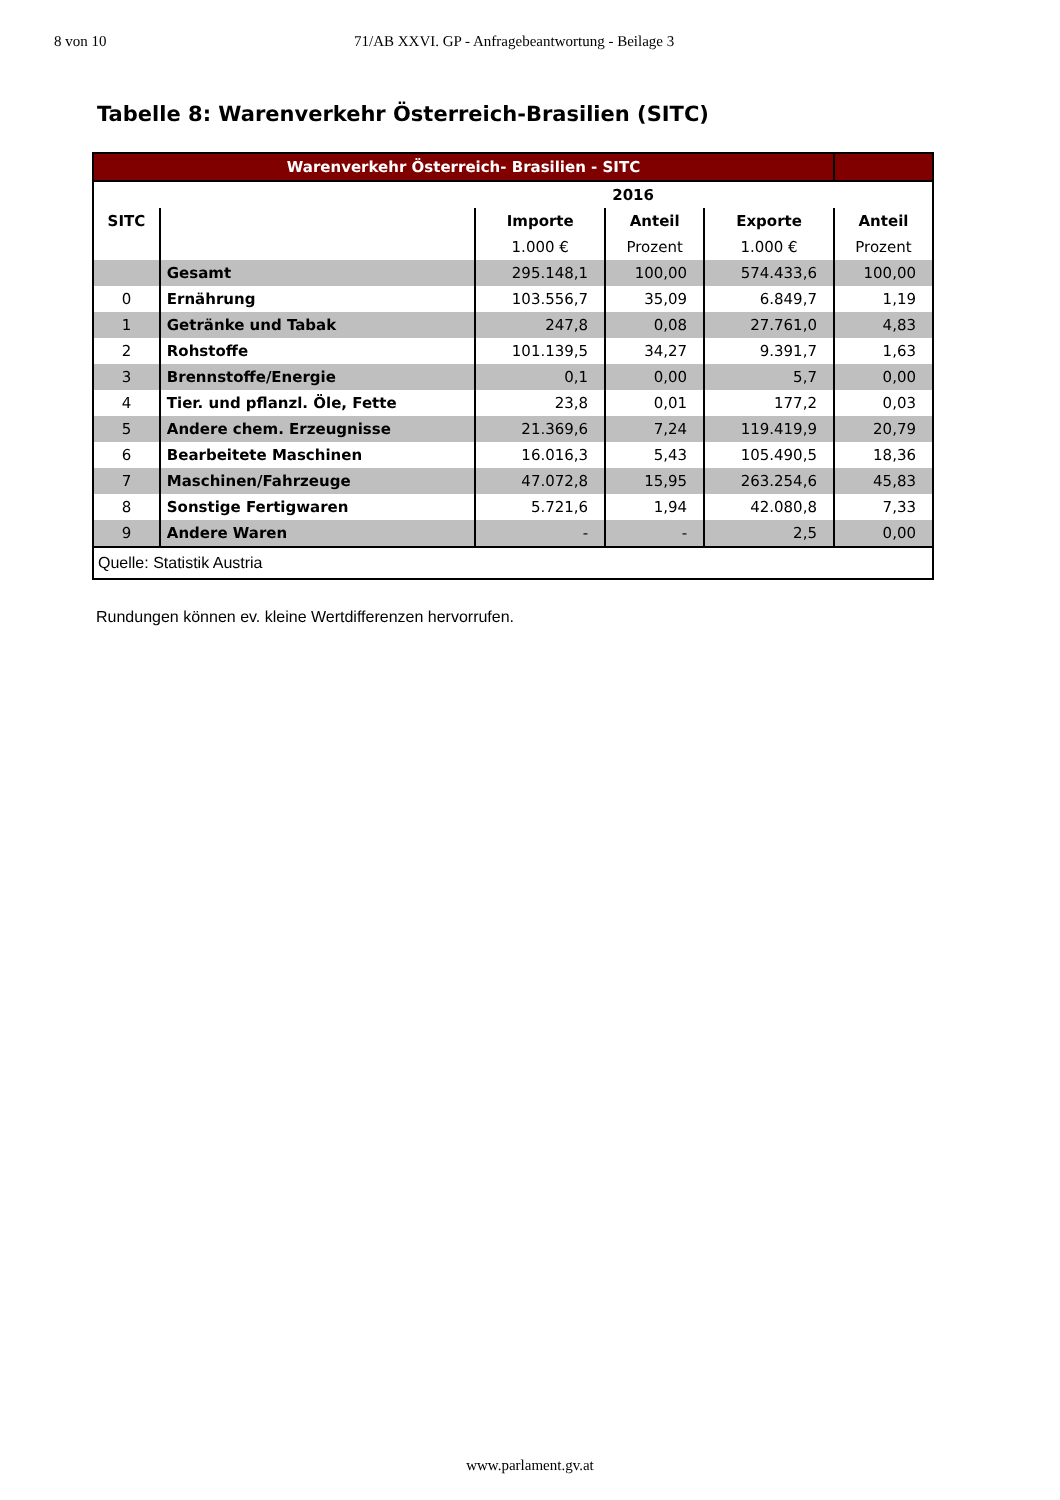8 von 10 71/AB XXVI. GP - Anfragebeantwortung - Beilage 3
Tabelle 8: Warenverkehr Österreich-Brasilien (SITC)
| Warenverkehr Österreich- Brasilien - SITC | | | | | |
| | | 2016 | | | |
| SITC | | Importe | Anteil | Exporte | Anteil |
| | | 1.000 € | Prozent | 1.000 € | Prozent |
| | Gesamt | 295.148,1 | 100,00 | 574.433,6 | 100,00 |
| 0 | Ernährung | 103.556,7 | 35,09 | 6.849,7 | 1,19 |
| 1 | Getränke und Tabak | 247,8 | 0,08 | 27.761,0 | 4,83 |
| 2 | Rohstoffe | 101.139,5 | 34,27 | 9.391,7 | 1,63 |
| 3 | Brennstoffe/Energie | 0,1 | 0,00 | 5,7 | 0,00 |
| 4 | Tier. und pflanzl. Öle, Fette | 23,8 | 0,01 | 177,2 | 0,03 |
| 5 | Andere chem. Erzeugnisse | 21.369,6 | 7,24 | 119.419,9 | 20,79 |
| 6 | Bearbeitete Maschinen | 16.016,3 | 5,43 | 105.490,5 | 18,36 |
| 7 | Maschinen/Fahrzeuge | 47.072,8 | 15,95 | 263.254,6 | 45,83 |
| 8 | Sonstige Fertigwaren | 5.721,6 | 1,94 | 42.080,8 | 7,33 |
| 9 | Andere Waren | - | - | 2,5 | 0,00 |
| Quelle: Statistik Austria | | | | | |
Rundungen können ev. kleine Wertdifferenzen hervorrufen.
www.parlament.gv.at